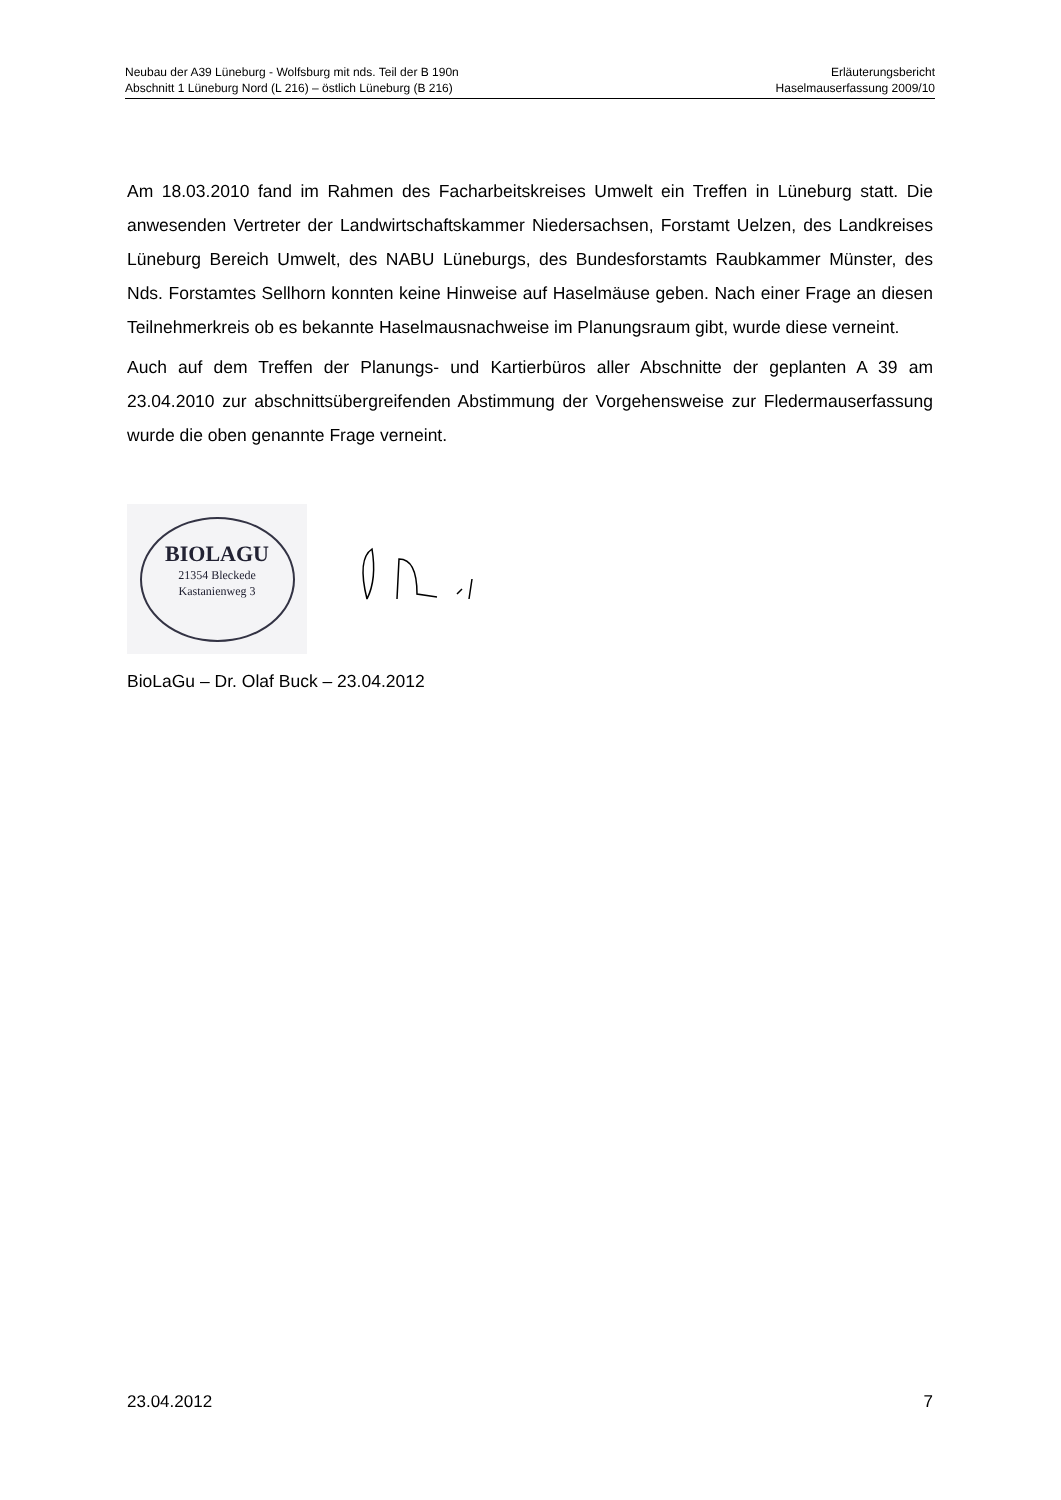Neubau der A39 Lüneburg - Wolfsburg mit nds. Teil der B 190n
Abschnitt 1 Lüneburg Nord (L 216) – östlich Lüneburg (B 216)
Erläuterungsbericht
Haselmauserfassung 2009/10
Am 18.03.2010 fand im Rahmen des Facharbeitskreises Umwelt ein Treffen in Lüneburg statt. Die anwesenden Vertreter der Landwirtschaftskammer Niedersachsen, Forstamt Uelzen, des Landkreises Lüneburg Bereich Umwelt, des NABU Lüneburgs, des Bundesforstamts Raubkammer Münster, des Nds. Forstamtes Sellhorn konnten keine Hinweise auf Haselmäuse geben. Nach einer Frage an diesen Teilnehmerkreis ob es bekannte Haselmausnachweise im Planungsraum gibt, wurde diese verneint.
Auch auf dem Treffen der Planungs- und Kartierbüros aller Abschnitte der geplanten A 39 am 23.04.2010 zur abschnittsübergreifenden Abstimmung der Vorgehensweise zur Fledermauserfassung wurde die oben genannte Frage verneint.
BIOLAGU
21354 Bleckede
Kastanienweg 3
BioLaGu – Dr. Olaf Buck – 23.04.2012
23.04.2012 7